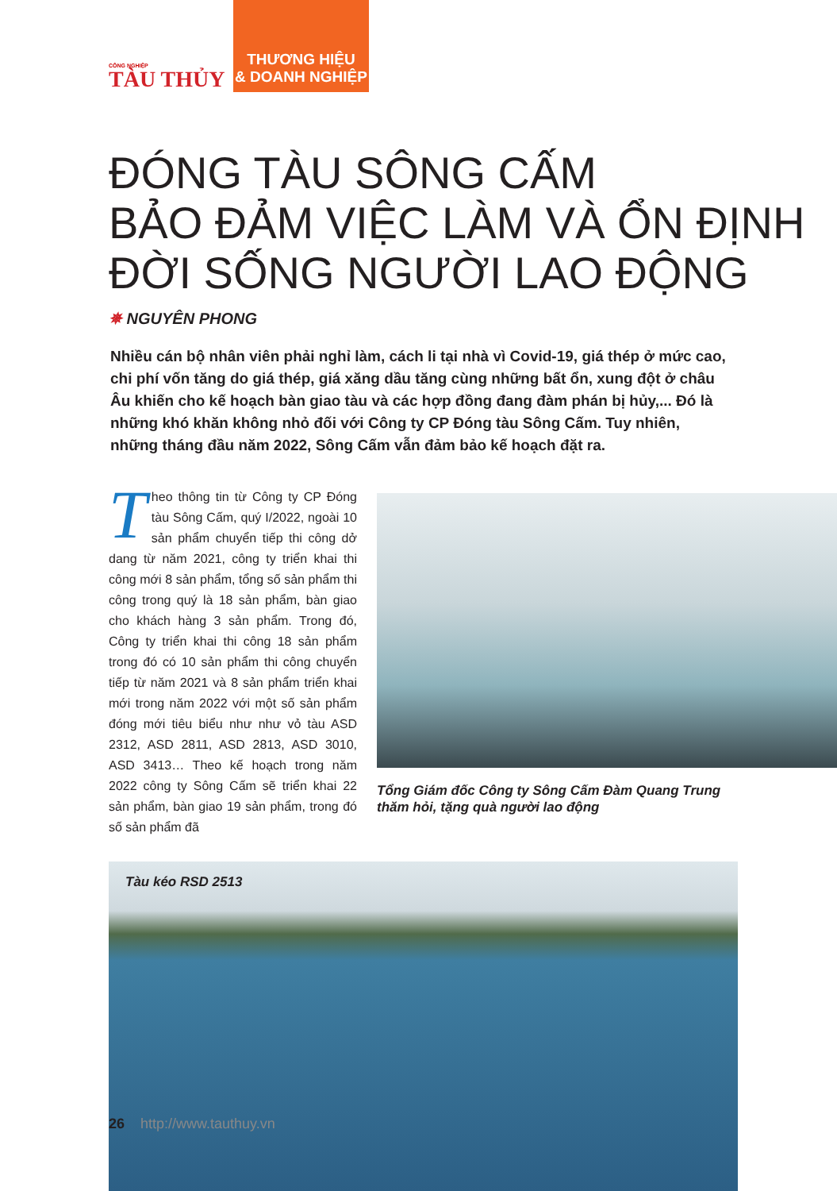CÔNG NGHIỆP
TÀU THỦY
THƯƠNG HIỆU
& DOANH NGHIỆP
ĐÓNG TÀU SÔNG CẤM
BẢO ĐẢM VIỆC LÀM VÀ ỔN ĐỊNH
ĐỜI SỐNG NGƯỜI LAO ĐỘNG
✵ NGUYÊN PHONG
Nhiều cán bộ nhân viên phải nghỉ làm, cách li tại nhà vì Covid-19, giá thép ở mức cao, chi phí vốn tăng do giá thép, giá xăng dầu tăng cùng những bất ổn, xung đột ở châu Âu khiến cho kế hoạch bàn giao tàu và các hợp đồng đang đàm phán bị hủy,... Đó là những khó khăn không nhỏ đối với Công ty CP Đóng tàu Sông Cấm. Tuy nhiên, những tháng đầu năm 2022, Sông Cấm vẫn đảm bảo kế hoạch đặt ra.
Theo thông tin từ Công ty CP Đóng tàu Sông Cấm, quý I/2022, ngoài 10 sản phẩm chuyển tiếp thi công dở dang từ năm 2021, công ty triển khai thi công mới 8 sản phẩm, tổng số sản phẩm thi công trong quý là 18 sản phẩm, bàn giao cho khách hàng 3 sản phẩm. Trong đó, Công ty triển khai thi công 18 sản phẩm trong đó có 10 sản phẩm thi công chuyển tiếp từ năm 2021 và 8 sản phẩm triển khai mới trong năm 2022 với một số sản phẩm đóng mới tiêu biểu như như vỏ tàu ASD 2312, ASD 2811, ASD 2813, ASD 3010, ASD 3413… Theo kế hoạch trong năm 2022 công ty Sông Cấm sẽ triển khai 22 sản phẩm, bàn giao 19 sản phẩm, trong đó số sản phẩm đã
Tổng Giám đốc Công ty Sông Cấm Đàm Quang Trung
thăm hỏi, tặng quà người lao động
Tàu kéo RSD 2513
26 http://www.tauthuy.vn